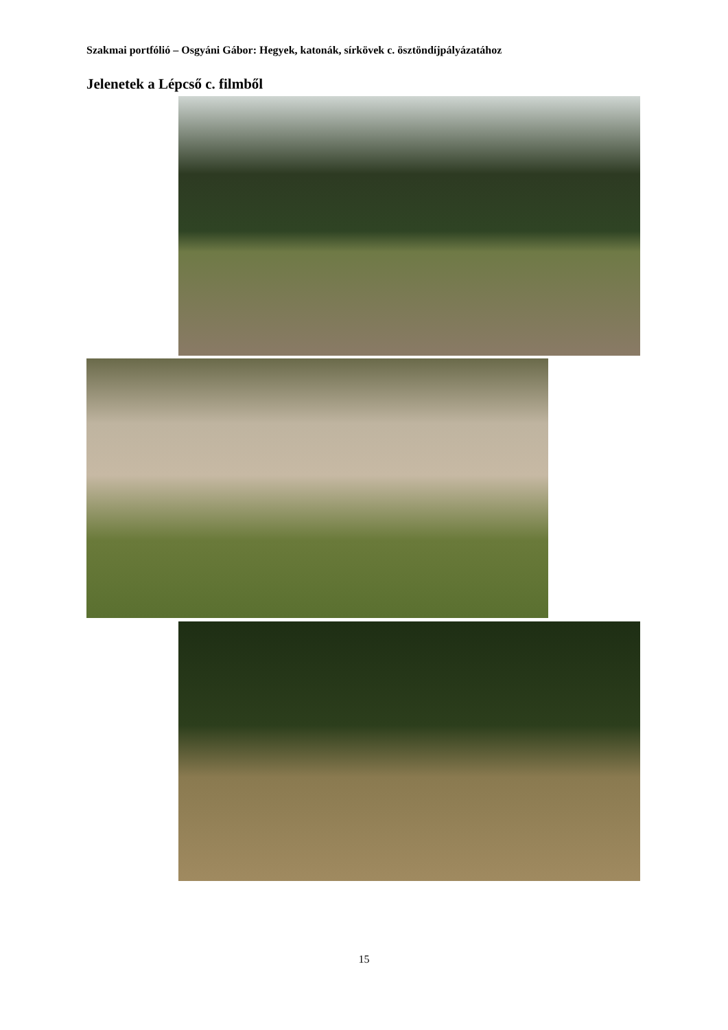Szakmai portfólió – Osgyáni Gábor: Hegyek, katonák, sírkövek c. ösztöndíjpályázatához
Jelenetek a Lépcső c. filmből
15